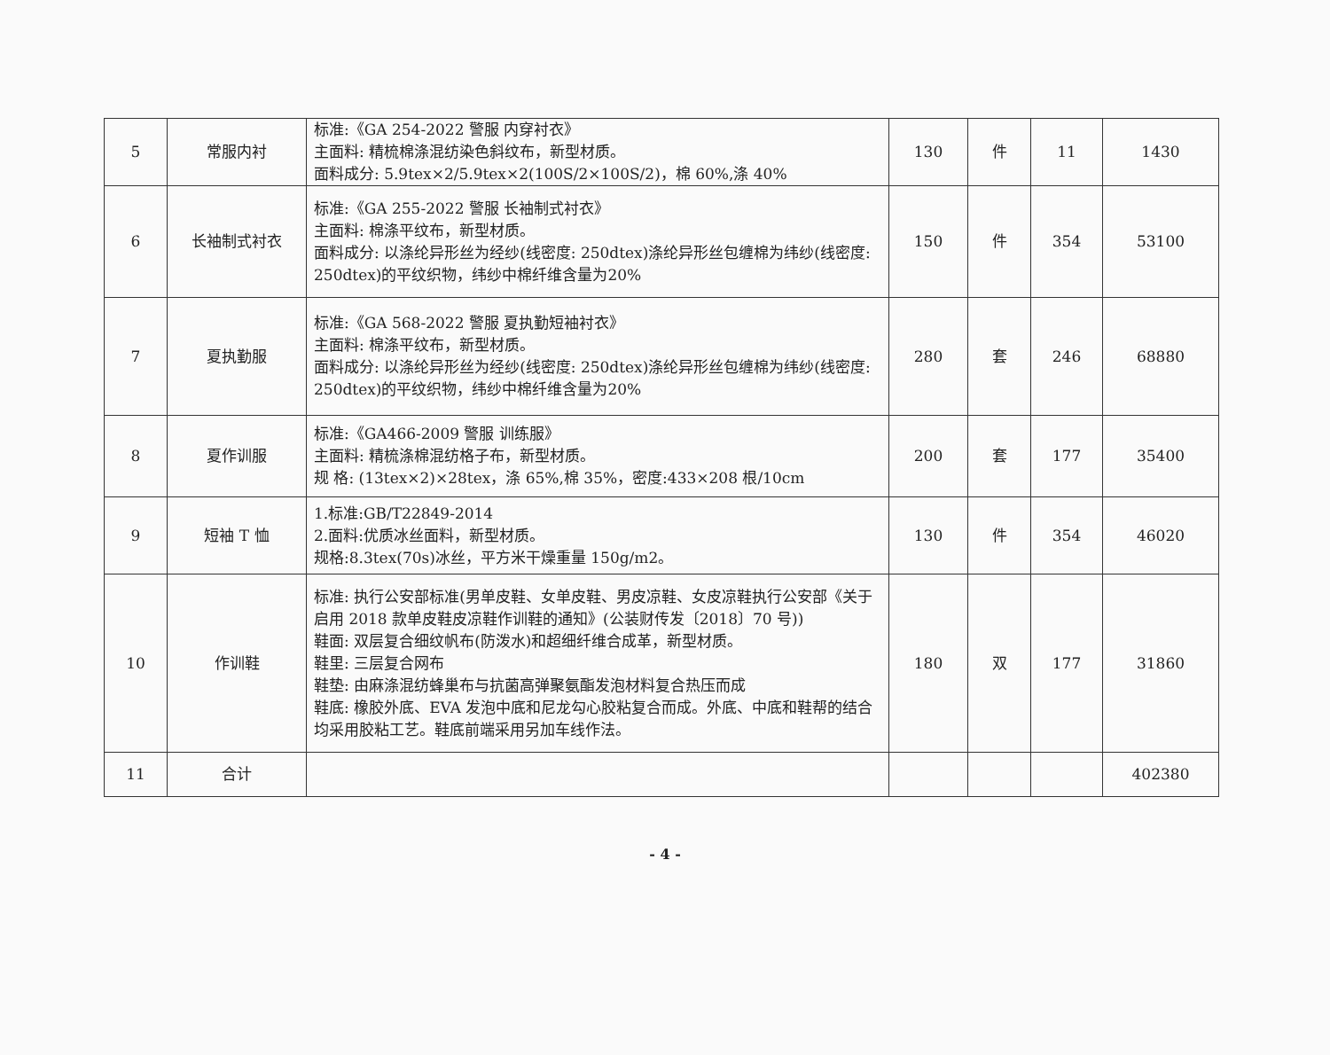| 5 | 常服内衬 | 标准:《GA 254-2022 警服 内穿衬衣》 主面料: 精梳棉涤混纺染色斜纹布，新型材质。 面料成分: 5.9tex×2/5.9tex×2(100S/2×100S/2)，棉 60%,涤 40% | 130 | 件 | 11 | 1430 |
| 6 | 长袖制式衬衣 | 标准:《GA 255-2022 警服 长袖制式衬衣》 主面料: 棉涤平纹布，新型材质。 面料成分: 以涤纶异形丝为经纱(线密度: 250dtex)涤纶异形丝包缠棉为纬纱(线密度: 250dtex)的平纹织物，纬纱中棉纤维含量为20% | 150 | 件 | 354 | 53100 |
| 7 | 夏执勤服 | 标准:《GA 568-2022 警服 夏执勤短袖衬衣》 主面料: 棉涤平纹布，新型材质。 面料成分: 以涤纶异形丝为经纱(线密度: 250dtex)涤纶异形丝包缠棉为纬纱(线密度: 250dtex)的平纹织物，纬纱中棉纤维含量为20% | 280 | 套 | 246 | 68880 |
| 8 | 夏作训服 | 标准:《GA466-2009 警服 训练服》 主面料: 精梳涤棉混纺格子布，新型材质。 规 格: (13tex×2)×28tex，涤 65%,棉 35%，密度:433×208 根/10cm | 200 | 套 | 177 | 35400 |
| 9 | 短袖 T 恤 | 1.标准:GB/T22849-2014 2.面料:优质冰丝面料，新型材质。 规格:8.3tex(70s)冰丝，平方米干燥重量 150g/m2。 | 130 | 件 | 354 | 46020 |
| 10 | 作训鞋 | 标准: 执行公安部标准(男单皮鞋、女单皮鞋、男皮凉鞋、女皮凉鞋执行公安部《关于启用 2018 款单皮鞋皮凉鞋作训鞋的通知》(公装财传发〔2018〕70 号)) 鞋面: 双层复合细纹帆布(防泼水)和超细纤维合成革，新型材质。 鞋里: 三层复合网布 鞋垫: 由麻涤混纺蜂巢布与抗菌高弹聚氨酯发泡材料复合热压而成 鞋底: 橡胶外底、EVA 发泡中底和尼龙勾心胶粘复合而成。外底、中底和鞋帮的结合均采用胶粘工艺。鞋底前端采用另加车线作法。 | 180 | 双 | 177 | 31860 |
| 11 | 合计 | | | | | 402380 |
- 4 -